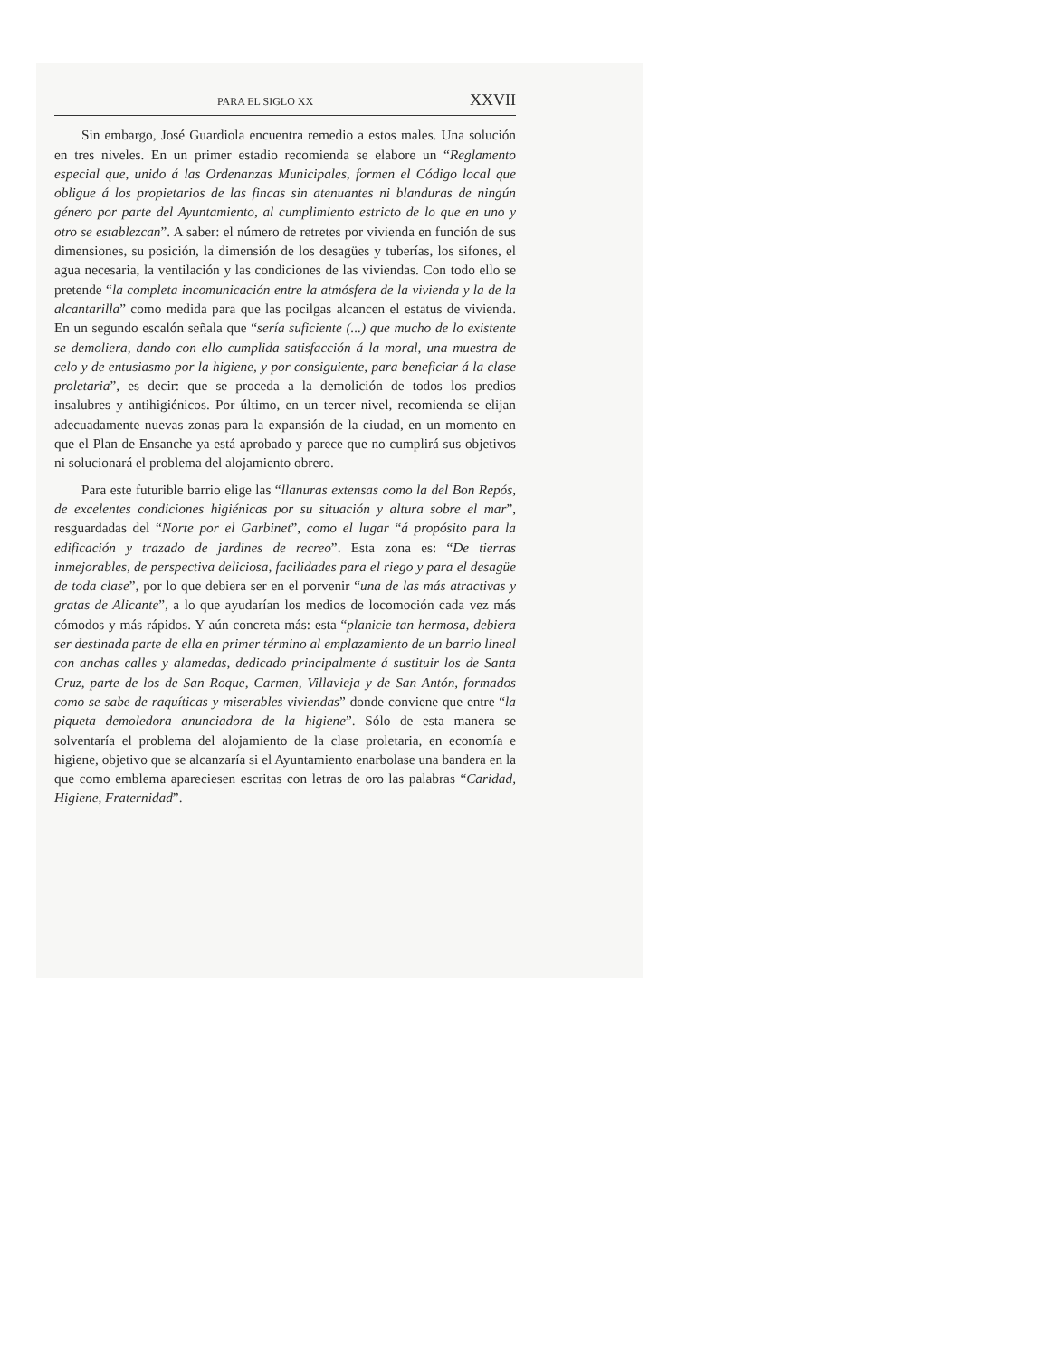PARA EL SIGLO XX XXVII
Sin embargo, José Guardiola encuentra remedio a estos males. Una solución en tres niveles. En un primer estadio recomienda se elabore un “Reglamento especial que, unido á las Ordenanzas Municipales, formen el Código local que obligue á los propietarios de las fincas sin atenuantes ni blanduras de ningún género por parte del Ayuntamiento, al cumplimiento estricto de lo que en uno y otro se establezcan”. A saber: el número de retretes por vivienda en función de sus dimensiones, su posición, la dimensión de los desagües y tuberías, los sifones, el agua necesaria, la ventilación y las condiciones de las viviendas. Con todo ello se pretende “la completa incomunicación entre la atmósfera de la vivienda y la de la alcantarilla” como medida para que las pocilgas alcancen el estatus de vivienda. En un segundo escalón señala que “sería suficiente (...) que mucho de lo existente se demoliera, dando con ello cumplida satisfacción á la moral, una muestra de celo y de entusiasmo por la higiene, y por consiguiente, para beneficiar á la clase proletaria”, es decir: que se proceda a la demolición de todos los predios insalubres y antihigiénicos. Por último, en un tercer nivel, recomienda se elijan adecuadamente nuevas zonas para la expansión de la ciudad, en un momento en que el Plan de Ensanche ya está aprobado y parece que no cumplirá sus objetivos ni solucionará el problema del alojamiento obrero.
Para este futurible barrio elige las “llanuras extensas como la del Bon Repós, de excelentes condiciones higiénicas por su situación y altura sobre el mar”, resguardadas del “Norte por el Garbinet”, como el lugar “á propósito para la edificación y trazado de jardines de recreo”. Esta zona es: “De tierras inmejorables, de perspectiva deliciosa, facilidades para el riego y para el desagüe de toda clase”, por lo que debiera ser en el porvenir “una de las más atractivas y gratas de Alicante”, a lo que ayudarían los medios de locomoción cada vez más cómodos y más rápidos. Y aún concreta más: esta “planicie tan hermosa, debiera ser destinada parte de ella en primer término al emplazamiento de un barrio lineal con anchas calles y alamedas, dedicado principalmente á sustituir los de Santa Cruz, parte de los de San Roque, Carmen, Villavieja y de San Antón, formados como se sabe de raquíticas y miserables viviendas” donde conviene que entre “la piqueta demoledora anunciadora de la higiene”. Sólo de esta manera se solventaría el problema del alojamiento de la clase proletaria, en economía e higiene, objetivo que se alcanzaría si el Ayuntamiento enarbolase una bandera en la que como emblema apareciesen escritas con letras de oro las palabras “Caridad, Higiene, Fraternidad”.